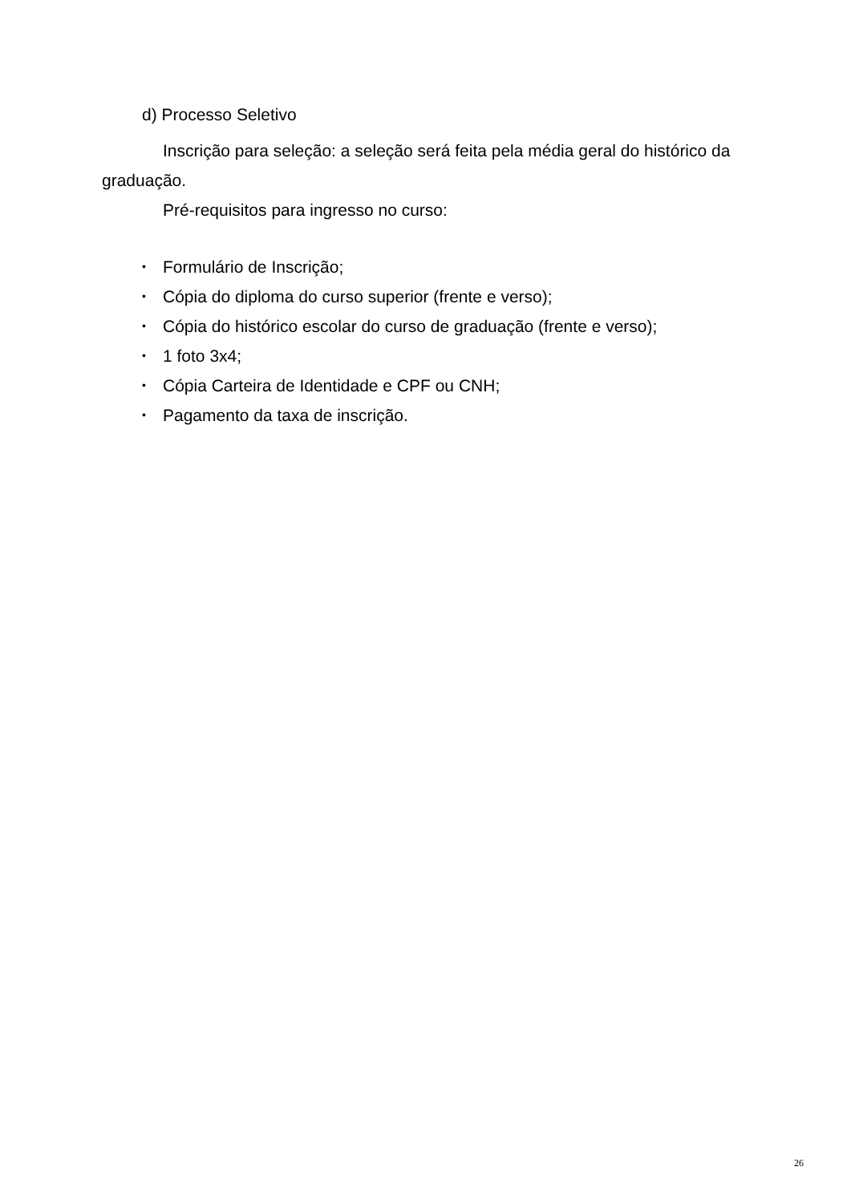d) Processo Seletivo
Inscrição para seleção: a seleção será feita pela média geral do histórico da graduação.
Pré-requisitos para ingresso no curso:
• Formulário de Inscrição;
• Cópia do diploma do curso superior (frente e verso);
• Cópia do histórico escolar do curso de graduação (frente e verso);
• 1 foto 3x4;
• Cópia Carteira de Identidade e CPF ou CNH;
• Pagamento da taxa de inscrição.
26